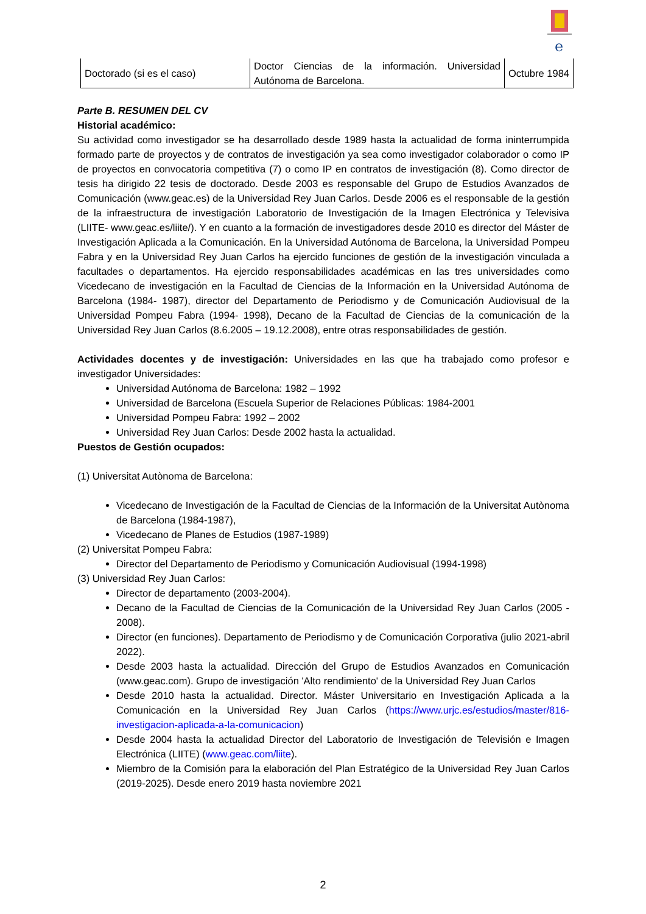e
| Doctorado (si es el caso) | Doctor Ciencias de la información. Universidad Autónoma de Barcelona. | Octubre 1984 |
Parte B. RESUMEN DEL CV
Historial académico:
Su actividad como investigador se ha desarrollado desde 1989 hasta la actualidad de forma ininterrumpida formado parte de proyectos y de contratos de investigación ya sea como investigador colaborador o como IP de proyectos en convocatoria competitiva (7) o como IP en contratos de investigación (8). Como director de tesis ha dirigido 22 tesis de doctorado. Desde 2003 es responsable del Grupo de Estudios Avanzados de Comunicación (www.geac.es) de la Universidad Rey Juan Carlos. Desde 2006 es el responsable de la gestión de la infraestructura de investigación Laboratorio de Investigación de la Imagen Electrónica y Televisiva (LIITE- www.geac.es/liite/). Y en cuanto a la formación de investigadores desde 2010 es director del Máster de Investigación Aplicada a la Comunicación. En la Universidad Autónoma de Barcelona, la Universidad Pompeu Fabra y en la Universidad Rey Juan Carlos ha ejercido funciones de gestión de la investigación vinculada a facultades o departamentos. Ha ejercido responsabilidades académicas en las tres universidades como Vicedecano de investigación en la Facultad de Ciencias de la Información en la Universidad Autónoma de Barcelona (1984- 1987), director del Departamento de Periodismo y de Comunicación Audiovisual de la Universidad Pompeu Fabra (1994- 1998), Decano de la Facultad de Ciencias de la comunicación de la Universidad Rey Juan Carlos (8.6.2005 – 19.12.2008), entre otras responsabilidades de gestión.
Actividades docentes y de investigación: Universidades en las que ha trabajado como profesor e investigador Universidades:
Universidad Autónoma de Barcelona: 1982 – 1992
Universidad de Barcelona (Escuela Superior de Relaciones Públicas: 1984-2001
Universidad Pompeu Fabra: 1992 – 2002
Universidad Rey Juan Carlos: Desde 2002 hasta la actualidad.
Puestos de Gestión ocupados:
(1) Universitat Autònoma de Barcelona:
Vicedecano de Investigación de la Facultad de Ciencias de la Información de la Universitat Autònoma de Barcelona (1984-1987),
Vicedecano de Planes de Estudios (1987-1989)
(2) Universitat Pompeu Fabra:
Director del Departamento de Periodismo y Comunicación Audiovisual (1994-1998)
(3) Universidad Rey Juan Carlos:
Director de departamento (2003-2004).
Decano de la Facultad de Ciencias de la Comunicación de la Universidad Rey Juan Carlos (2005 - 2008).
Director (en funciones). Departamento de Periodismo y de Comunicación Corporativa (julio 2021-abril 2022).
Desde 2003 hasta la actualidad. Dirección del Grupo de Estudios Avanzados en Comunicación (www.geac.com). Grupo de investigación 'Alto rendimiento' de la Universidad Rey Juan Carlos
Desde 2010 hasta la actualidad. Director. Máster Universitario en Investigación Aplicada a la Comunicación en la Universidad Rey Juan Carlos (https://www.urjc.es/estudios/master/816-investigacion-aplicada-a-la-comunicacion)
Desde 2004 hasta la actualidad Director del Laboratorio de Investigación de Televisión e Imagen Electrónica (LIITE) (www.geac.com/liite).
Miembro de la Comisión para la elaboración del Plan Estratégico de la Universidad Rey Juan Carlos (2019-2025). Desde enero 2019 hasta noviembre 2021
2